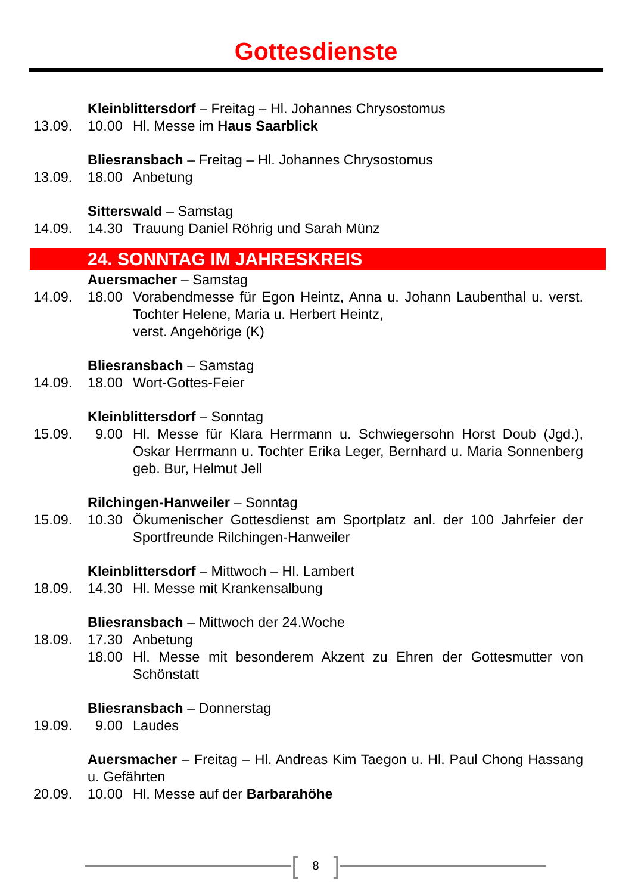Gottesdienste
Kleinblittersdorf – Freitag – Hl. Johannes Chrysostomus
13.09. 10.00 Hl. Messe im Haus Saarblick
Bliesransbach – Freitag – Hl. Johannes Chrysostomus
13.09. 18.00 Anbetung
Sitterswald – Samstag
14.09. 14.30 Trauung Daniel Röhrig und Sarah Münz
24. SONNTAG IM JAHRESKREIS
Auersmacher – Samstag
14.09. 18.00 Vorabendmesse für Egon Heintz, Anna u. Johann Laubenthal u. verst. Tochter Helene, Maria u. Herbert Heintz,
verst. Angehörige (K)
Bliesransbach – Samstag
14.09. 18.00 Wort-Gottes-Feier
Kleinblittersdorf – Sonntag
15.09. 9.00 Hl. Messe für Klara Herrmann u. Schwiegersohn Horst Doub (Jgd.), Oskar Herrmann u. Tochter Erika Leger, Bernhard u. Maria Son­nenberg geb. Bur, Helmut Jell
Rilchingen-Hanweiler – Sonntag
15.09. 10.30 Ökumenischer Gottesdienst am Sportplatz anl. der 100 Jahrfeier der Sportfreunde Rilchingen-Hanweiler
Kleinblittersdorf – Mittwoch – Hl. Lambert
18.09. 14.30 Hl. Messe mit Krankensalbung
Bliesransbach – Mittwoch der 24.Woche
18.09. 17.30 Anbetung
18.00 Hl. Messe mit besonderem Akzent zu Ehren der Gottesmutter von Schönstatt
Bliesransbach – Donnerstag
19.09. 9.00 Laudes
Auersmacher – Freitag – Hl. Andreas Kim Taegon u. Hl. Paul Chong Hassang u. Gefährten
20.09. 10.00 Hl. Messe auf der Barbarahöhe
[8]